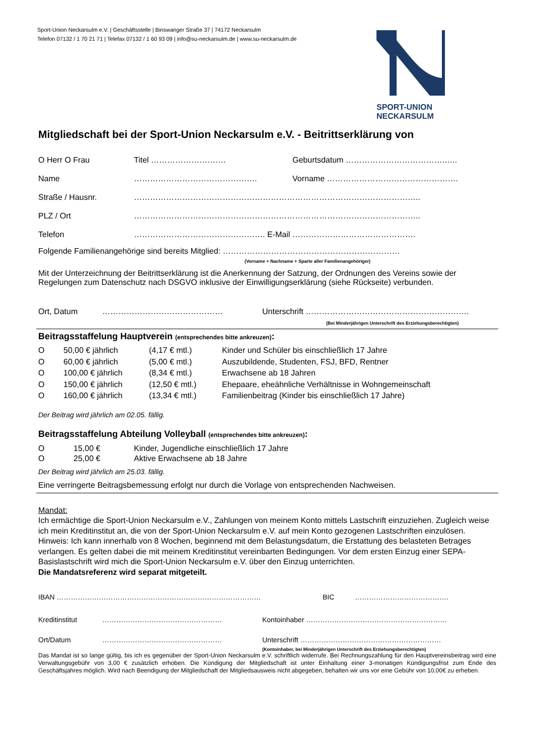Sport-Union Neckarsulm e.V. | Geschäftsstelle | Binswanger Straße 37 | 74172 Neckarsulm
Telefon 07132 / 1 70 21 71 | Telefax 07132 / 1 60 93 09 | info@su-neckarsulm.de | www.su-neckarsulm.de
SPORT-UNION
NECKARSULM
Mitgliedschaft bei der Sport-Union Neckarsulm e.V. - Beitrittserklärung von
O Herr O Frau Titel ………………………. Geburtsdatum ……………………………….…..
Name ………………………………………. Vorname ………………………………………….
Straße / Hausnr. ……………………………………………………………………………………………..
PLZ / Ort ……………………………………………………………………………………………..
Telefon …………………………………………. E-Mail ……………………………………….
Folgende Familienangehörige sind bereits Mitglied: …………………………………………………………
(Vorname + Nachname + Sparte aller Familienangehöriger)
Mit der Unterzeichnung der Beitrittserklärung ist die Anerkennung der Satzung, der Ordnungen des Vereins sowie der Regelungen zum Datenschutz nach DSGVO inklusive der Einwilligungserklärung (siehe Rückseite) verbunden.
Ort, Datum ……………………………………… Unterschrift …………………………………………………….
(Bei Minderjährigen Unterschrift des Erziehungsberechtigten)
Beitragsstaffelung Hauptverein (entsprechendes bitte ankreuzen):
O 50,00 € jährlich (4,17 € mtl.) Kinder und Schüler bis einschließlich 17 Jahre
O 60,00 € jährlich (5,00 € mtl.) Auszubildende, Studenten, FSJ, BFD, Rentner
O 100,00 € jährlich (8,34 € mtl.) Erwachsene ab 18 Jahren
O 150,00 € jährlich (12,50 € mtl.) Ehepaare, eheähnliche Verhältnisse in Wohngemeinschaft
O 160,00 € jährlich (13,34 € mtl.) Familienbeitrag (Kinder bis einschließlich 17 Jahre)
Der Beitrag wird jährlich am 02.05. fällig.
Beitragsstaffelung Abteilung Volleyball (entsprechendes bitte ankreuzen):
O 15,00 € Kinder, Jugendliche einschließlich 17 Jahre
O 25,00 € Aktive Erwachsene ab 18 Jahre
Der Beitrag wird jährlich am 25.03. fällig.
Eine verringerte Beitragsbemessung erfolgt nur durch die Vorlage von entsprechenden Nachweisen.
Mandat:
Ich ermächtige die Sport-Union Neckarsulm e.V., Zahlungen von meinem Konto mittels Lastschrift einzuziehen. Zugleich weise ich mein Kreditinstitut an, die von der Sport-Union Neckarsulm e.V. auf mein Konto gezogenen Lastschriften einzulösen.
Hinweis: Ich kann innerhalb von 8 Wochen, beginnend mit dem Belastungsdatum, die Erstattung des belasteten Betrages verlangen. Es gelten dabei die mit meinem Kreditinstitut vereinbarten Bedingungen. Vor dem ersten Einzug einer SEPA-Basislastschrift wird mich die Sport-Union Neckarsulm e.V. über den Einzug unterrichten.
Die Mandatsreferenz wird separat mitgeteilt.
IBAN …………………………………………………………………………… BIC ………………………………….
Kreditinstitut …………………………………………… Kontoinhaber ……………………………………………………
Ort/Datum …………………………………………… Unterschrift ……………………………………………………
(Kontoinhaber, bei Minderjährigen Unterschrift des Erziehungsberechtigten)
Das Mandat ist so lange gültig, bis ich es gegenüber der Sport-Union Neckarsulm e.V. schriftlich widerrufe. Bei Rechnungszahlung für den Hauptvereinsbeitrag wird eine Verwaltungsgebühr von 3,00 € zusätzlich erhoben. Die Kündigung der Mitgliedschaft ist unter Einhaltung einer 3-monatigen Kündigungsfrist zum Ende des Geschäftsjahres möglich. Wird nach Beendigung der Mitgliedschaft der Mitgliedsausweis nicht abgegeben, behalten wir uns vor eine Gebühr von 10,00€ zu erheben.